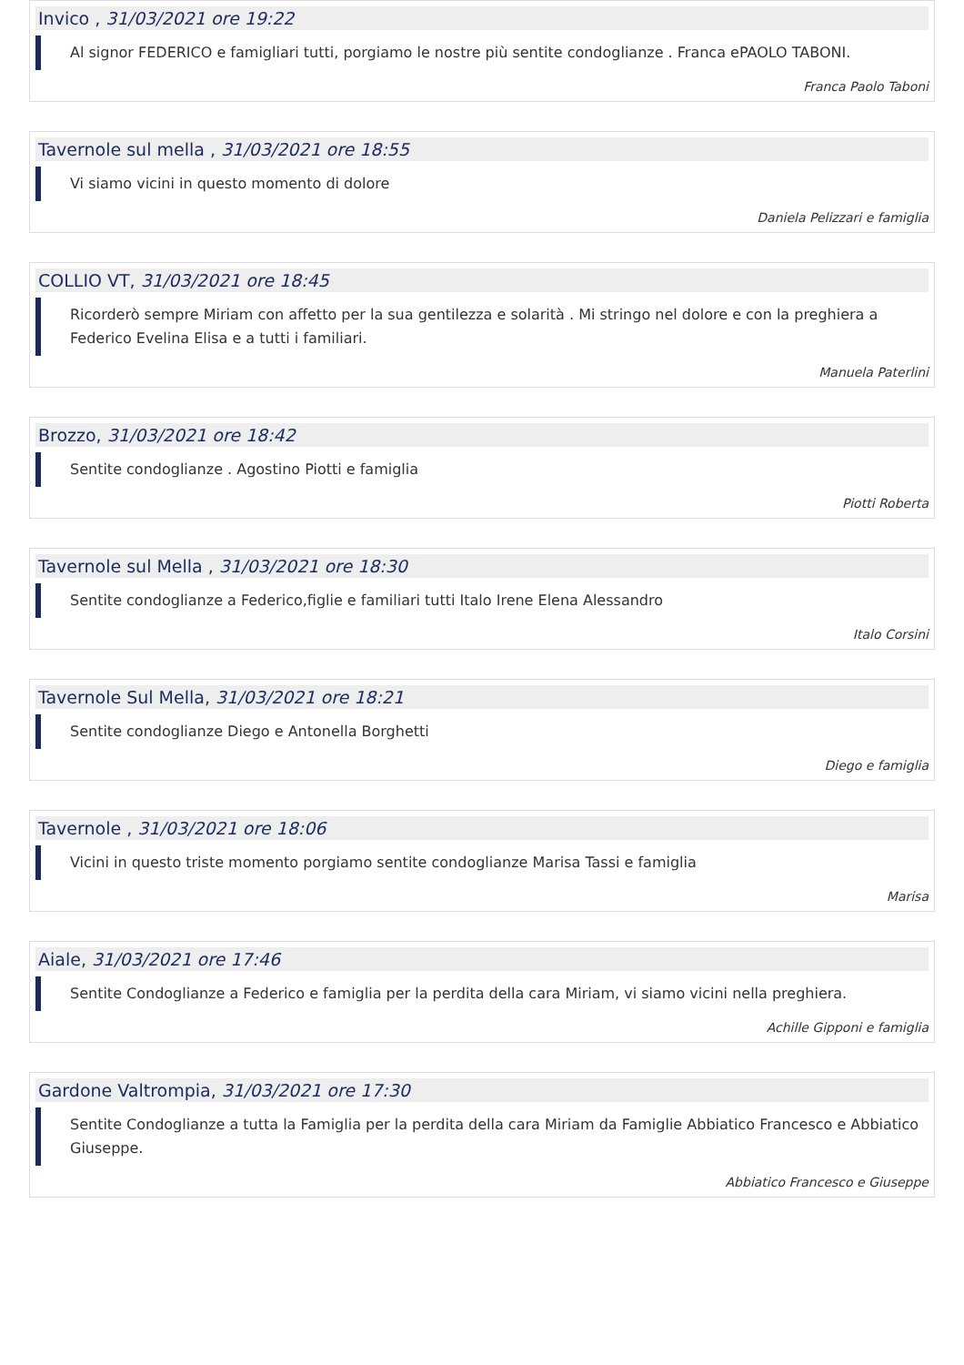Invico , 31/03/2021 ore 19:22
Al signor FEDERICO e famigliari tutti, porgiamo le nostre più sentite condoglianze . Franca ePAOLO TABONI.
Franca Paolo Taboni
Tavernole sul mella , 31/03/2021 ore 18:55
Vi siamo vicini in questo momento di dolore
Daniela Pelizzari e famiglia
COLLIO VT, 31/03/2021 ore 18:45
Ricorderò sempre Miriam con affetto per la sua gentilezza e solarità . Mi stringo nel dolore e con la preghiera a Federico Evelina Elisa e a tutti i familiari.
Manuela Paterlini
Brozzo, 31/03/2021 ore 18:42
Sentite condoglianze . Agostino Piotti e famiglia
Piotti Roberta
Tavernole sul Mella , 31/03/2021 ore 18:30
Sentite condoglianze a Federico,figlie e familiari tutti Italo Irene Elena Alessandro
Italo Corsini
Tavernole Sul Mella, 31/03/2021 ore 18:21
Sentite condoglianze Diego e Antonella Borghetti
Diego e famiglia
Tavernole , 31/03/2021 ore 18:06
Vicini in questo triste momento porgiamo sentite condoglianze Marisa Tassi e famiglia
Marisa
Aiale, 31/03/2021 ore 17:46
Sentite Condoglianze a Federico e famiglia per la perdita della cara Miriam, vi siamo vicini nella preghiera.
Achille Gipponi e famiglia
Gardone Valtrompia, 31/03/2021 ore 17:30
Sentite Condoglianze a tutta la Famiglia per la perdita della cara Miriam da Famiglie Abbiatico Francesco e Abbiatico Giuseppe.
Abbiatico Francesco e Giuseppe